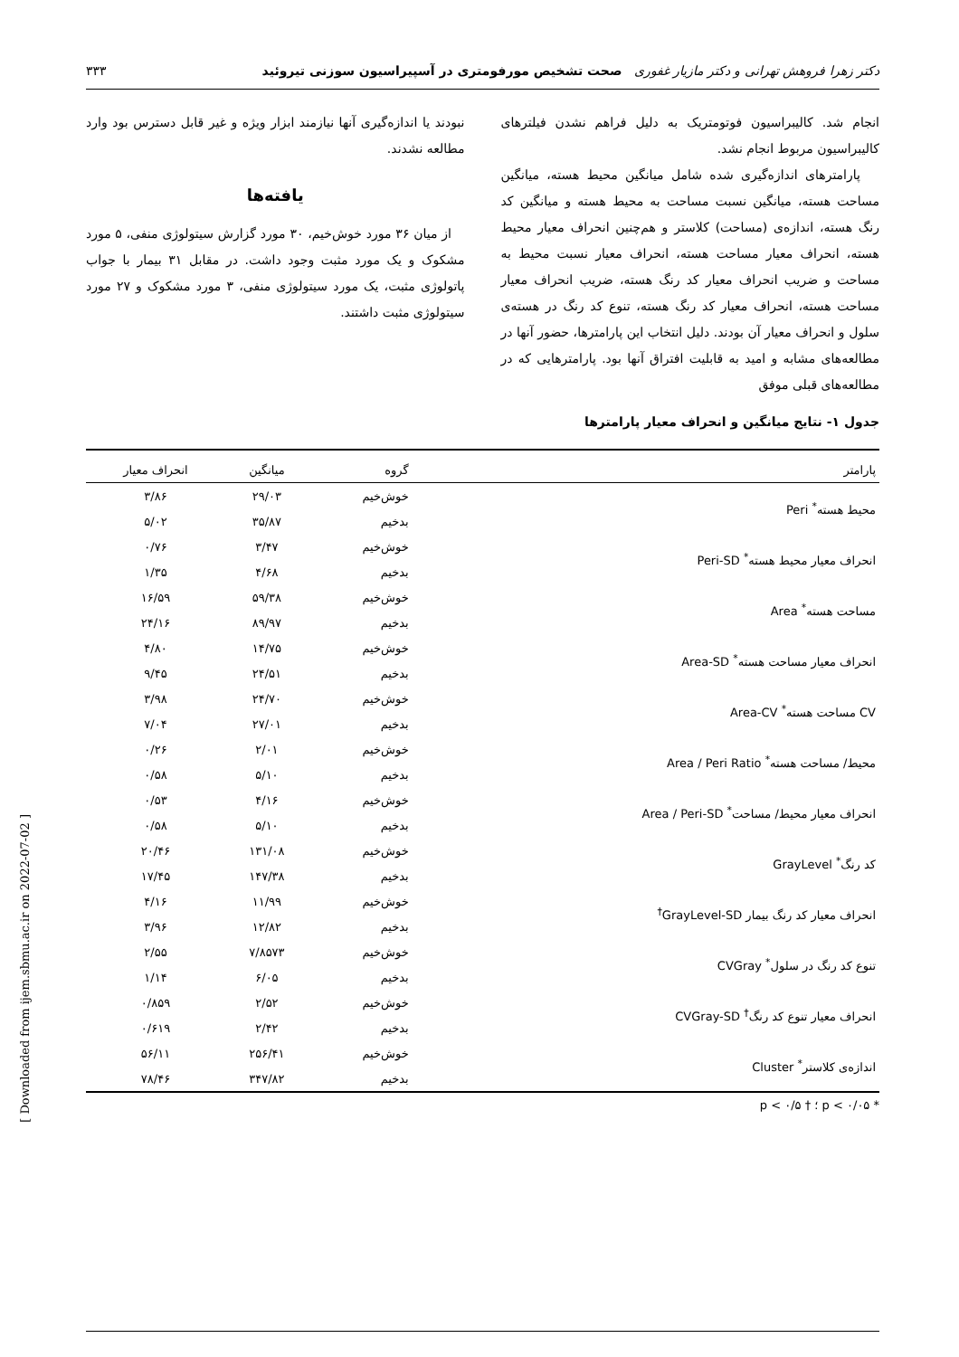دکتر زهرا فروهش تهرانی و دکتر مازیار غفوری صحت تشخیص مورفومتری در آسپیراسیون سوزنی تیروئید ۳۳۳
انجام شد. کالیبراسیون فوتومتریک به دلیل فراهم نشدن فیلترهای کالیبراسیون مربوط انجام نشد.
پارامترهای اندازه‌گیری شده شامل میانگین محیط هسته، میانگین مساحت هسته، میانگین نسبت مساحت به محیط هسته و میانگین کد رنگ هسته، اندازه‌ی (مساحت) کلاستر و هم‌چنین انحراف معیار محیط هسته، انحراف معیار مساحت هسته، انحراف معیار نسبت محیط به مساحت و ضریب انحراف معیار کد رنگ هسته، ضریب انحراف معیار مساحت هسته، انحراف معیار کد رنگ هسته، تنوع کد رنگ در هسته‌ی سلول و انحراف معیار آن بودند. دلیل انتخاب این پارامترها، حضور آنها در مطالعه‌های مشابه و امید به قابلیت افتراق آنها بود. پارامترهایی که در مطالعه‌های قبلی موفق
نبودند یا اندازه‌گیری آنها نیازمند ابزار ویژه و غیر قابل دسترس بود وارد مطالعه نشدند.
یافته‌ها
از میان ۳۶ مورد خوش‌خیم، ۳۰ مورد گزارش سیتولوژی منفی، ۵ مورد مشکوک و یک مورد مثبت وجود داشت. در مقابل ۳۱ بیمار با جواب پاتولوژی مثبت، یک مورد سیتولوژی منفی، ۳ مورد مشکوک و ۲۷ مورد سیتولوژی مثبت داشتند.
جدول ۱- نتایج میانگین و انحراف معیار پارامترها
| پارامتر | گروه | میانگین | انحراف معیار |
| --- | --- | --- | --- |
| محیط هسته<sup>*</sup> Peri | خوش‌خیم | ۲۹/۰۳ | ۳/۸۶ |
| | بدخیم | ۳۵/۸۷ | ۵/۰۲ |
| انحراف معیار محیط هسته<sup>*</sup> Peri-SD | خوش‌خیم | ۳/۴۷ | ۰/۷۶ |
| | بدخیم | ۴/۶۸ | ۱/۳۵ |
| مساحت هسته<sup>*</sup> Area | خوش‌خیم | ۵۹/۳۸ | ۱۶/۵۹ |
| | بدخیم | ۸۹/۹۷ | ۲۴/۱۶ |
| انحراف معیار مساحت هسته<sup>*</sup> Area-SD | خوش‌خیم | ۱۴/۷۵ | ۴/۸۰ |
| | بدخیم | ۲۴/۵۱ | ۹/۴۵ |
| CV مساحت هسته<sup>*</sup> Area-CV | خوش‌خیم | ۲۴/۷۰ | ۳/۹۸ |
| | بدخیم | ۲۷/۰۱ | ۷/۰۴ |
| محیط/ مساحت هسته<sup>*</sup> Area / Peri Ratio | خوش‌خیم | ۲/۰۱ | ۰/۲۶ |
| | بدخیم | ۵/۱۰ | ۰/۵۸ |
| انحراف معیار محیط/ مساحت<sup>*</sup> Area / Peri-SD | خوش‌خیم | ۴/۱۶ | ۰/۵۳ |
| | بدخیم | ۵/۱۰ | ۰/۵۸ |
| کد رنگ<sup>*</sup> GrayLevel | خوش‌خیم | ۱۳۱/۰۸ | ۲۰/۴۶ |
| | بدخیم | ۱۴۷/۳۸ | ۱۷/۴۵ |
| انحراف معیار کد رنگ بیمار GrayLevel-SD<sup>†</sup> | خوش‌خیم | ۱۱/۹۹ | ۴/۱۶ |
| | بدخیم | ۱۲/۸۲ | ۳/۹۶ |
| تنوع کد رنگ در سلول<sup>*</sup> CVGray | خوش‌خیم | ۷/۸۵۷۳ | ۲/۵۵ |
| | بدخیم | ۶/۰۵ | ۱/۱۴ |
| انحراف معیار تنوع کد رنگ<sup>†</sup> CVGray-SD | خوش‌خیم | ۲/۵۲ | ۰/۸۵۹ |
| | بدخیم | ۲/۴۲ | ۰/۶۱۹ |
| اندازه‌ی کلاستر<sup>*</sup> Cluster | خوش‌خیم | ۲۵۶/۴۱ | ۵۶/۱۱ |
| | بدخیم | ۳۴۷/۸۲ | ۷۸/۴۶ |
* p < ۰/۰۵ ؛ † p < ۰/۵
[ Downloaded from ijem.sbmu.ac.ir on 2022-07-02 ]